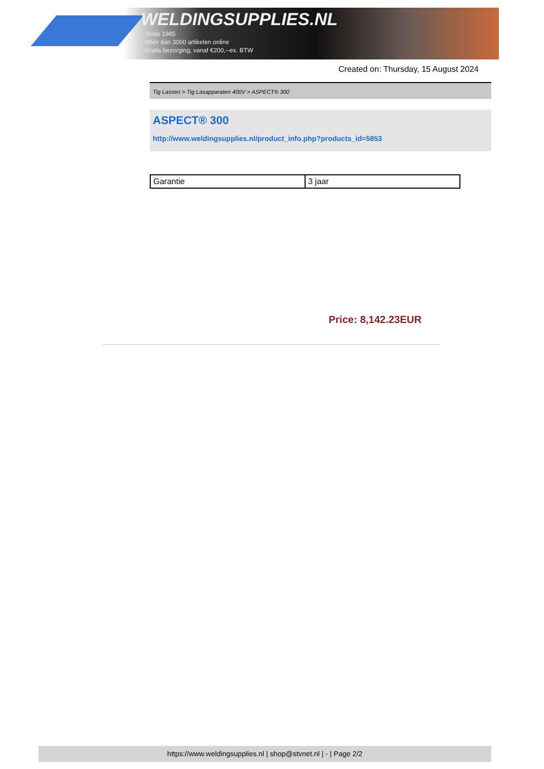WELDINGSUPPLIES.NL
- Sinds 1985
- Méér dan 3000 artikelen online
- Gratis bezorging, vanaf €200,--ex. BTW
Created on: Thursday, 15 August 2024
Tig Lassen > Tig Lasapparaten 400V > ASPECT® 300
ASPECT® 300
http://www.weldingsupplies.nl/product_info.php?products_id=5853
| Garantie | 3 jaar |
Price: 8,142.23EUR
https://www.weldingsupplies.nl | shop@stvnet.nl | - | Page 2/2